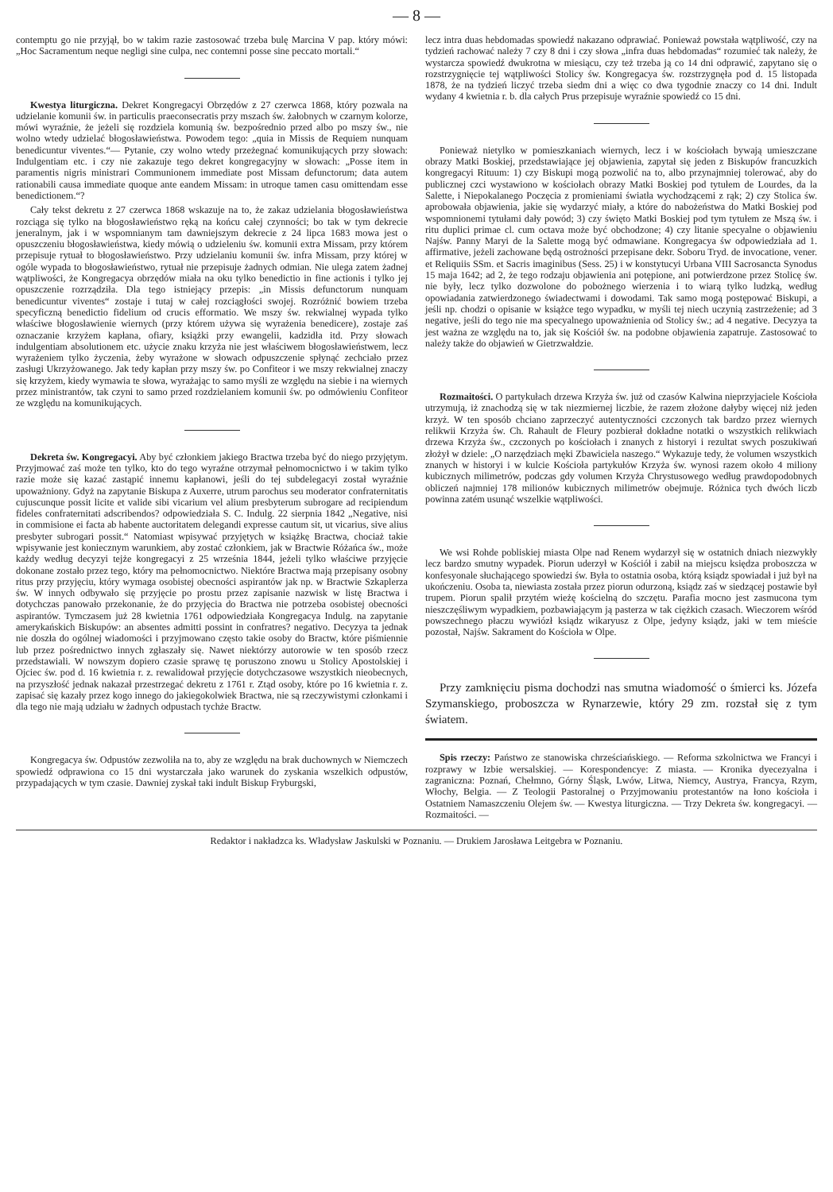— 8 —
contemptu go nie przyjął, bo w takim razie zastosować trzeba bulę Marcina V pap. który mówi: „Hoc Sacramentum neque negligi sine culpa, nec contemni posse sine peccato mortali.“
Kwestya liturgiczna. Dekret Kongregacyi Obrzędów z 27 czerwca 1868, który pozwala na udzielanie komunii św. in particulis praeconsecratis przy mszach św. żałobnych w czarnym kolorze, mówi wyraźnie, że jeżeli się rozdziela komunią św. bezpośrednio przed albo po mszy św., nie wolno wtedy udzielać błogosławieństwa. Powodem tego: „quia in Missis de Requiem nunquam benedicuntur viventes.“— Pytanie, czy wolno wtedy przeżegnać komunikujących przy słowach: Indulgentiam etc. i czy nie zakazuje tego dekret kongregacyjny w słowach: „Posse item in paramentis nigris ministrari Communionem immediate post Missam defunctorum; data autem rationabili causa immediate quoque ante eandem Missam: in utroque tamen casu omittendam esse benedictionem.“?
Cały tekst dekretu z 27 czerwca 1868 wskazuje na to, że zakaz udzielania błogosławieństwa rozciąga się tylko na błogosławieństwo ręką na końcu całej czynności; bo tak w tym dekrecie jeneralnym, jak i w wspomnianym tam dawniejszym dekrecie z 24 lipca 1683 mowa jest o opuszczeniu błogosławieństwa, kiedy mówią o udzieleniu św. komunii extra Missam, przy którem przepisuje rytuał to błogosławieństwo. Przy udzielaniu komunii św. infra Missam, przy której w ogóle wypada to błogosławieństwo, rytuał nie przepisuje żadnych odmian. Nie ulega zatem żadnej wątpliwości, że Kongregacya obrzędów miała na oku tylko benedictio in fine actionis i tylko jej opuszczenie rozrządziła. Dla tego istniejący przepis: „in Missis defunctorum nunquam benedicuntur viventes“ zostaje i tutaj w całej rozciągłości swojej. Rozróżnić bowiem trzeba specyficzną benedictio fidelium od crucis efformatio. We mszy św. rekwialnej wypada tylko właściwe błogosławienie wiernych (przy którem używa się wyrażenia benedicere), zostaje zaś oznaczanie krzyżem kapłana, ofiary, książki przy ewangelii, kadzidła itd. Przy słowach indulgentiam absolutionem etc. użycie znaku krzyża nie jest właściwem błogosławieństwem, lecz wyrażeniem tylko życzenia, żeby wyrażone w słowach odpuszczenie spłynąć zechciało przez zasługi Ukrzyżowanego. Jak tedy kapłan przy mszy św. po Confiteor i we mszy rekwialnej znaczy się krzyżem, kiedy wymawia te słowa, wyrażając to samo myśli ze względu na siebie i na wiernych przez ministrantów, tak czyni to samo przed rozdzielaniem komunii św. po odmówieniu Confiteor ze względu na komunikujących.
Dekreta św. Kongregacyi. Aby być członkiem jakiego Bractwa trzeba być do niego przyjętym. Przyjmować zaś może ten tylko, kto do tego wyraźne otrzymał pełnomocnictwo i w takim tylko razie może się kazać zastąpić innemu kapłanowi, jeśli do tej subdelegacyi został wyraźnie upoważniony. Gdyż na zapytanie Biskupa z Auxerre, utrum parochus seu moderator confraternitatis cujuscunque possit licite et valide sibi vicarium vel alium presbyterum subrogare ad recipiendum fideles confraternitati adscribendos? odpowiedziała S. C. Indulg. 22 sierpnia 1842 „Negative, nisi in commisione ei facta ab habente auctoritatem delegandi expresse cautum sit, ut vicarius, sive alius presbyter subrogari possit.“ Natomiast wpisywać przyjętych w książkę Bractwa, chociaż takie wpisywanie jest koniecznym warunkiem, aby zostać członkiem, jak w Bractwie Różańca św., może każdy według decyzyi tejże kongregacyi z 25 września 1844, jeżeli tylko właściwe przyjęcie dokonane zostało przez tego, który ma pełnomocnictwo. Niektóre Bractwa mają przepisany osobny ritus przy przyjęciu, który wymaga osobistej obecności aspirantów jak np. w Bractwie Szkaplerza św. W innych odbywało się przyjęcie po prostu przez zapisanie nazwisk w listę Bractwa i dotychczas panowało przekonanie, że do przyjęcia do Bractwa nie potrzeba osobistej obecności aspirantów. Tymczasem już 28 kwietnia 1761 odpowiedziała Kongregacya Indulg. na zapytanie amerykańskich Biskupów: an absentes admitti possint in confratres? negativo. Decyzya ta jednak nie doszła do ogólnej wiadomości i przyjmowano często takie osoby do Bractw, które piśmiennie lub przez pośrednictwo innych zgłaszały się. Nawet niektórzy autorowie w ten sposób rzecz przedstawiali. W nowszym dopiero czasie sprawę tę poruszono znowu u Stolicy Apostolskiej i Ojciec św. pod d. 16 kwietnia r. z. rewalidował przyjęcie dotychczasowe wszystkich nieobecnych, na przyszłość jednak nakazał przestrzegać dekretu z 1761 r. Ztąd osoby, które po 16 kwietnia r. z. zapisać się kazały przez kogo innego do jakiegokolwiek Bractwa, nie są rzeczywistymi członkami i dla tego nie mają udziału w żadnych odpustach tychże Bractw.
Kongregacya św. Odpustów zezwoliła na to, aby ze względu na brak duchownych w Niemczech spowiedź odprawiona co 15 dni wystarczała jako warunek do zyskania wszelkich odpustów, przypadających w tym czasie. Dawniej zyskał taki indult Biskup Fryburgski,
lecz intra duas hebdomadas spowiedź nakazano odprawiać. Ponieważ powstała wątpliwość, czy na tydzień rachować należy 7 czy 8 dni i czy słowa „infra duas hebdomadas“ rozumieć tak należy, że wystarcza spowiedź dwukrotna w miesiącu, czy też trzeba ją co 14 dni odprawić, zapytano się o rozstrzygnięcie tej wątpliwości Stolicy św. Kongregacya św. rozstrzygnęła pod d. 15 listopada 1878, że na tydzień liczyć trzeba siedm dni a więc co dwa tygodnie znaczy co 14 dni. Indult wydany 4 kwietnia r. b. dla całych Prus przepisuje wyraźnie spowiedź co 15 dni.
Ponieważ nietylko w pomieszkaniach wiernych, lecz i w kościołach bywają umieszczane obrazy Matki Boskiej, przedstawiające jej objawienia, zapytał się jeden z Biskupów francuzkich kongregacyi Rituum: 1) czy Biskupi mogą pozwolić na to, albo przynajmniej tolerować, aby do publicznej czci wystawiono w kościołach obrazy Matki Boskiej pod tytułem de Lourdes, da la Salette, i Niepokalanego Poczęcia z promieniami światła wychodzącemi z rąk; 2) czy Stolica św. aprobowała objawienia, jakie się wydarzyć miały, a które do nabożeństwa do Matki Boskiej pod wspomnionemi tytułami dały powód; 3) czy święto Matki Boskiej pod tym tytułem ze Mszą św. i ritu duplici primae cl. cum octava może być obchodzone; 4) czy litanie specyalne o objawieniu Najśw. Panny Maryi de la Salette mogą być odmawiane. Kongregacya św odpowiedziała ad 1. affirmative, jeżeli zachowane będą ostrożności przepisane dekr. Soboru Tryd. de invocatione, vener. et Reliquiis SSm. et Sacris imaginibus (Sess. 25) i w konstytucyi Urbana VIII Sacrosancta Synodus 15 maja 1642; ad 2, że tego rodzaju objawienia ani potępione, ani potwierdzone przez Stolicę św. nie były, lecz tylko dozwolone do pobożnego wierzenia i to wiarą tylko ludzką, według opowiadania zatwierdzonego świadectwami i dowodami. Tak samo mogą postępować Biskupi, a jeśli np. chodzi o opisanie w książce tego wypadku, w myśli tej niech uczynią zastrzeżenie; ad 3 negative, jeśli do tego nie ma specyalnego upoważnienia od Stolicy św.; ad 4 negative. Decyzya ta jest ważna ze względu na to, jak się Kościół św. na podobne objawienia zapatruje. Zastosować to należy także do objawień w Gietrzwałdzie.
Rozmaitości. O partykułach drzewa Krzyża św. już od czasów Kalwina nieprzyjaciele Kościoła utrzymują, iż znachodzą się w tak niezmiernej liczbie, że razem złożone dałyby więcej niż jeden krzyż. W ten sposób chciano zaprzeczyć autentyczności czczonych tak bardzo przez wiernych relikwii Krzyża św. Ch. Rahault de Fleury pozbierał dokładne notatki o wszystkich relikwiach drzewa Krzyża św., czczonych po kościołach i znanych z historyi i rezultat swych poszukiwań złożył w dziele: „O narzędziach męki Zbawiciela naszego.“ Wykazuje tedy, że volumen wszystkich znanych w historyi i w kulcie Kościoła partykułów Krzyża św. wynosi razem około 4 miliony kubicznych milimetrów, podczas gdy volumen Krzyża Chrystusowego według prawdopodobnych obliczeń najmniej 178 milionów kubicznych milimetrów obejmuje. Różnica tych dwóch liczb powinna zatém usunąć wszelkie wątpliwości.
We wsi Rohde pobliskiej miasta Olpe nad Renem wydarzył się w ostatnich dniach niezwykły lecz bardzo smutny wypadek. Piorun uderzył w Kościół i zabił na miejscu księdza proboszcza w konfesyonale słuchającego spowiedzi św. Była to ostatnia osoba, którą ksiądz spowiadał i już był na ukończeniu. Osoba ta, niewiasta została przez piorun odurzoną, ksiądz zaś w siedzącej postawie był trupem. Piorun spalił przytém wieżę kościelną do szczętu. Parafia mocno jest zasmucona tym nieszczęśliwym wypadkiem, pozbawiającym ją pasterza w tak ciężkich czasach. Wieczorem wśród powszechnego płaczu wywiózł ksiądz wikaryusz z Olpe, jedyny ksiądz, jaki w tem mieście pozostał, Najśw. Sakrament do Kościoła w Olpe.
Przy zamknięciu pisma dochodzi nas smutna wiadomość o śmierci ks. Józefa Szymanskiego, proboszcza w Rynarzewie, który 29 zm. rozstał się z tym światem.
Spis rzeczy: Państwo ze stanowiska chrześciańskiego. — Reforma szkolnictwa we Francyi i rozprawy w Izbie wersalskiej. — Korespondencye: Z miasta. — Kronika dyecezyalna i zagraniczna: Poznań, Chełmno, Górny Śląsk, Lwów, Litwa, Niemcy, Austrya, Francya, Rzym, Włochy, Belgia. — Z Teologii Pastoralnej o Przyjmowaniu protestantów na łono kościoła i Ostatniem Namaszczeniu Olejem św. — Kwestya liturgiczna. — Trzy Dekreta św. kongregacyi. — Rozmaitości. —
Redaktor i nakładzca ks. Władysław Jaskulski w Poznaniu. — Drukiem Jarosława Leitgebra w Poznaniu.